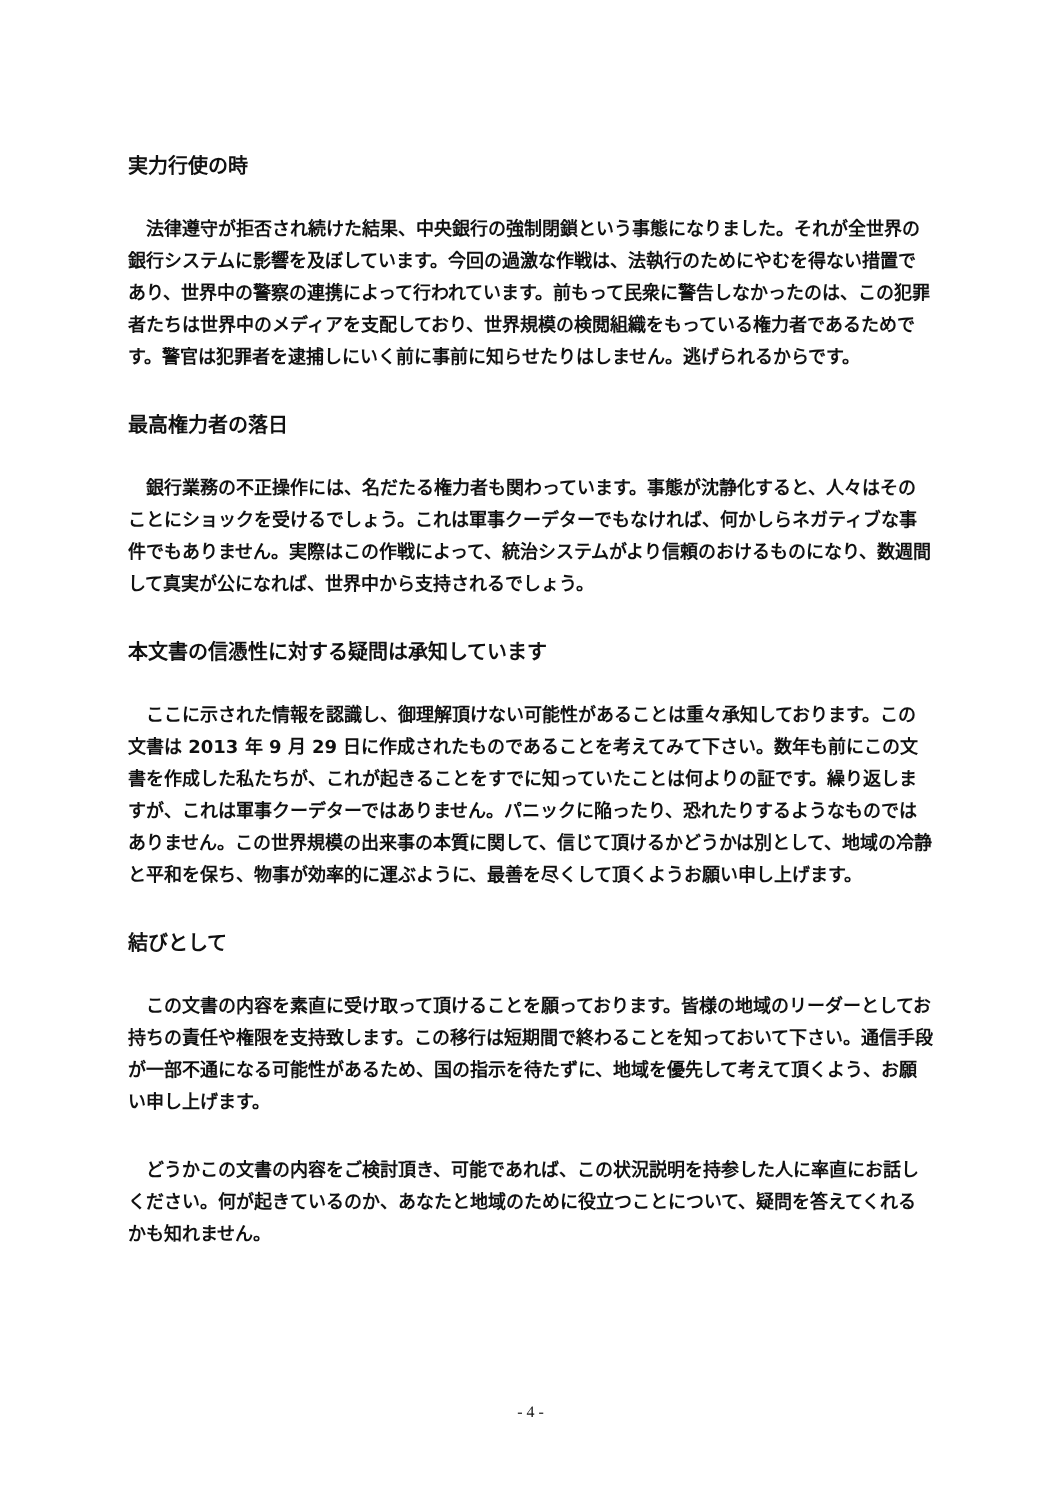実力行使の時
法律遵守が拒否され続けた結果、中央銀行の強制閉鎖という事態になりました。それが全世界の銀行システムに影響を及ぼしています。今回の過激な作戦は、法執行のためにやむを得ない措置であり、世界中の警察の連携によって行われています。前もって民衆に警告しなかったのは、この犯罪者たちは世界中のメディアを支配しており、世界規模の検閲組織をもっている権力者であるためです。警官は犯罪者を逮捕しにいく前に事前に知らせたりはしません。逃げられるからです。
最高権力者の落日
銀行業務の不正操作には、名だたる権力者も関わっています。事態が沈静化すると、人々はそのことにショックを受けるでしょう。これは軍事クーデターでもなければ、何かしらネガティブな事件でもありません。実際はこの作戦によって、統治システムがより信頼のおけるものになり、数週間して真実が公になれば、世界中から支持されるでしょう。
本文書の信憑性に対する疑問は承知しています
ここに示された情報を認識し、御理解頂けない可能性があることは重々承知しております。この文書は 2013 年 9 月 29 日に作成されたものであることを考えてみて下さい。数年も前にこの文書を作成した私たちが、これが起きることをすでに知っていたことは何よりの証です。繰り返しますが、これは軍事クーデターではありません。パニックに陥ったり、恐れたりするようなものではありません。この世界規模の出来事の本質に関して、信じて頂けるかどうかは別として、地域の冷静と平和を保ち、物事が効率的に運ぶように、最善を尽くして頂くようお願い申し上げます。
結びとして
この文書の内容を素直に受け取って頂けることを願っております。皆様の地域のリーダーとしてお持ちの責任や権限を支持致します。この移行は短期間で終わることを知っておいて下さい。通信手段が一部不通になる可能性があるため、国の指示を待たずに、地域を優先して考えて頂くよう、お願い申し上げます。
どうかこの文書の内容をご検討頂き、可能であれば、この状況説明を持参した人に率直にお話しください。何が起きているのか、あなたと地域のために役立つことについて、疑問を答えてくれるかも知れません。
- 4 -